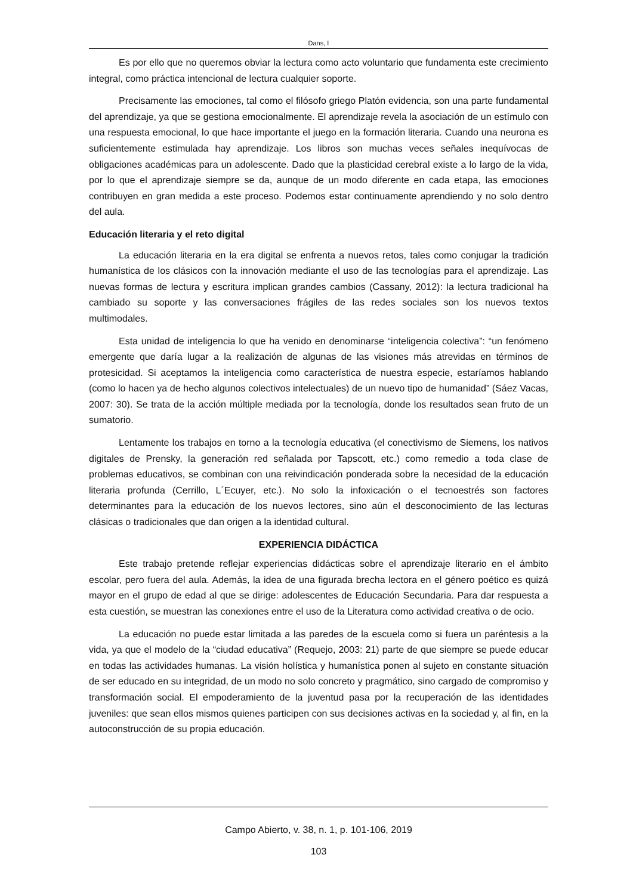Dans, I
Es por ello que no queremos obviar la lectura como acto voluntario que fundamenta este crecimiento integral, como práctica intencional de lectura cualquier soporte.
Precisamente las emociones, tal como el filósofo griego Platón evidencia, son una parte fundamental del aprendizaje, ya que se gestiona emocionalmente. El aprendizaje revela la asociación de un estímulo con una respuesta emocional, lo que hace importante el juego en la formación literaria. Cuando una neurona es suficientemente estimulada hay aprendizaje. Los libros son muchas veces señales inequívocas de obligaciones académicas para un adolescente. Dado que la plasticidad cerebral existe a lo largo de la vida, por lo que el aprendizaje siempre se da, aunque de un modo diferente en cada etapa, las emociones contribuyen en gran medida a este proceso. Podemos estar continuamente aprendiendo y no solo dentro del aula.
Educación literaria y el reto digital
La educación literaria en la era digital se enfrenta a nuevos retos, tales como conjugar la tradición humanística de los clásicos con la innovación mediante el uso de las tecnologías para el aprendizaje. Las nuevas formas de lectura y escritura implican grandes cambios (Cassany, 2012): la lectura tradicional ha cambiado su soporte y las conversaciones frágiles de las redes sociales son los nuevos textos multimodales.
Esta unidad de inteligencia lo que ha venido en denominarse “inteligencia colectiva”: “un fenómeno emergente que daría lugar a la realización de algunas de las visiones más atrevidas en términos de protesicidad. Si aceptamos la inteligencia como característica de nuestra especie, estaríamos hablando (como lo hacen ya de hecho algunos colectivos intelectuales) de un nuevo tipo de humanidad” (Sáez Vacas, 2007: 30). Se trata de la acción múltiple mediada por la tecnología, donde los resultados sean fruto de un sumatorio.
Lentamente los trabajos en torno a la tecnología educativa (el conectivismo de Siemens, los nativos digitales de Prensky, la generación red señalada por Tapscott, etc.) como remedio a toda clase de problemas educativos, se combinan con una reivindicación ponderada sobre la necesidad de la educación literaria profunda (Cerrillo, L´Ecuyer, etc.). No solo la infoxicación o el tecnoestrés son factores determinantes para la educación de los nuevos lectores, sino aún el desconocimiento de las lecturas clásicas o tradicionales que dan origen a la identidad cultural.
EXPERIENCIA DIDÁCTICA
Este trabajo pretende reflejar experiencias didácticas sobre el aprendizaje literario en el ámbito escolar, pero fuera del aula. Además, la idea de una figurada brecha lectora en el género poético es quizá mayor en el grupo de edad al que se dirige: adolescentes de Educación Secundaria. Para dar respuesta a esta cuestión, se muestran las conexiones entre el uso de la Literatura como actividad creativa o de ocio.
La educación no puede estar limitada a las paredes de la escuela como si fuera un paréntesis a la vida, ya que el modelo de la “ciudad educativa” (Requejo, 2003: 21) parte de que siempre se puede educar en todas las actividades humanas. La visión holística y humanística ponen al sujeto en constante situación de ser educado en su integridad, de un modo no solo concreto y pragmático, sino cargado de compromiso y transformación social. El empoderamiento de la juventud pasa por la recuperación de las identidades juveniles: que sean ellos mismos quienes participen con sus decisiones activas en la sociedad y, al fin, en la autoconstrucción de su propia educación.
Campo Abierto, v. 38, n. 1, p. 101-106, 2019
103